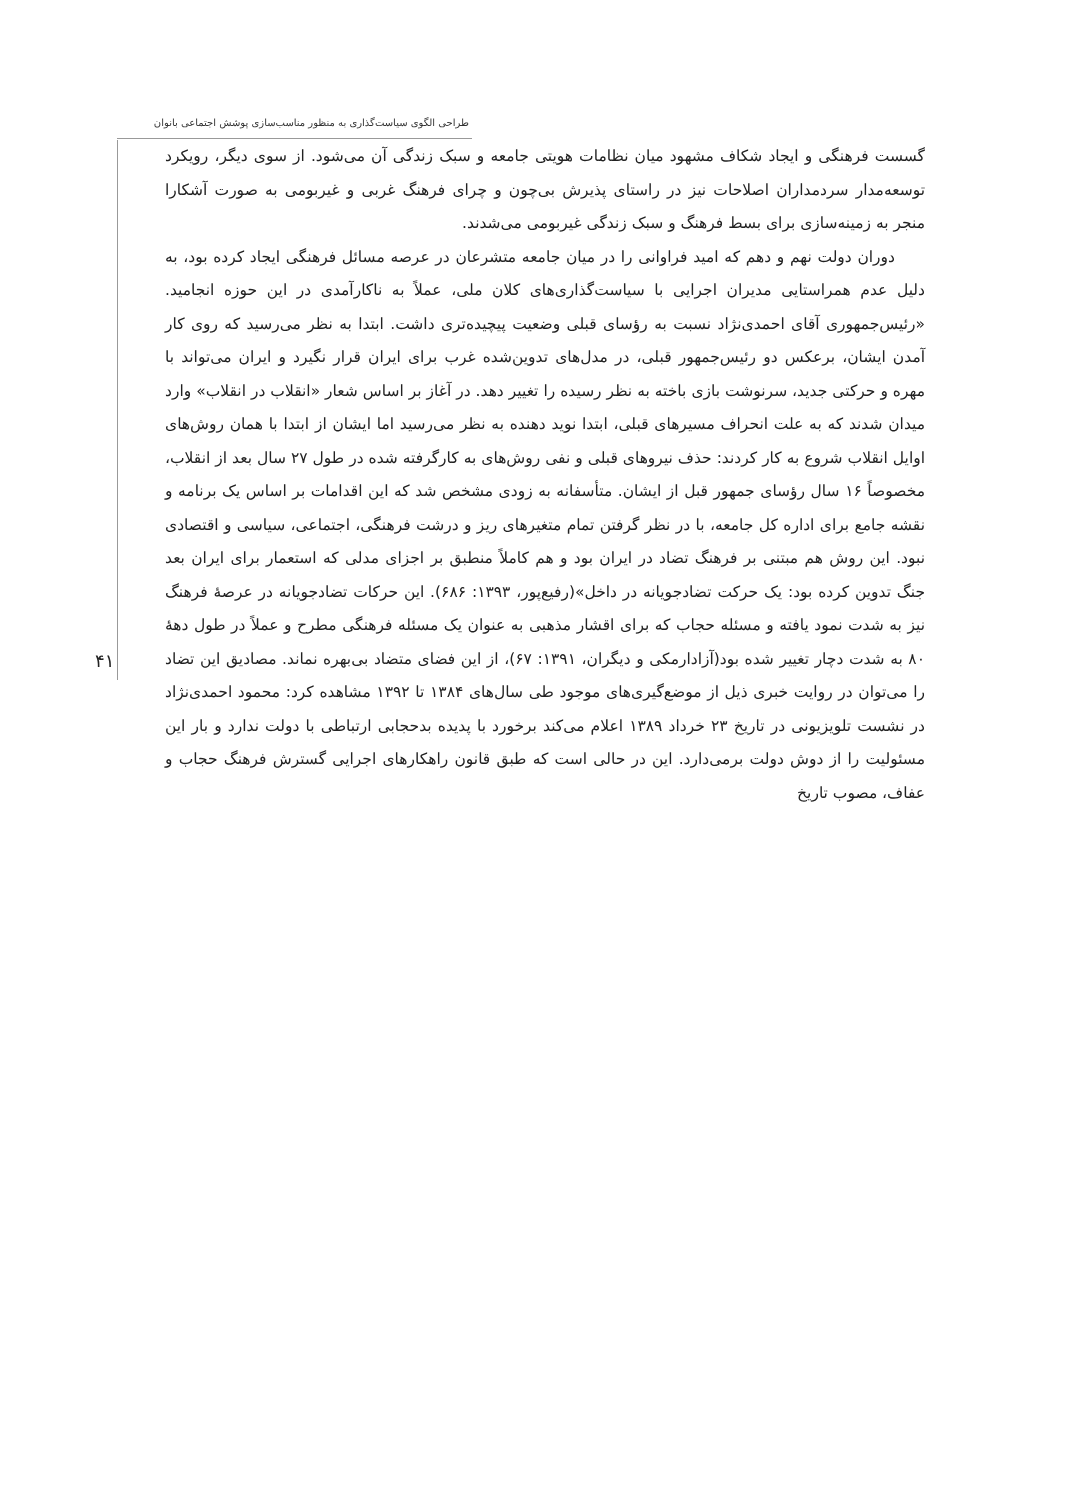طراحی الگوی سیاست‌گذاری به منظور مناسب‌سازی پوشش اجتماعی بانوان
۴۱
گسست فرهنگی و ایجاد شکاف مشهود میان نظامات هویتی جامعه و سبک زندگی آن می‌شود. از سوی دیگر، رویکرد توسعه‌مدار سردمداران اصلاحات نیز در راستای پذیرش بی‌چون و چرای فرهنگ غربی و غیربومی به صورت آشکارا منجر به زمینه‌سازی برای بسط فرهنگ و سبک زندگی غیربومی می‌شدند.
دوران دولت نهم و دهم که امید فراوانی را در میان جامعه متشرعان در عرصه مسائل فرهنگی ایجاد کرده بود، به دلیل عدم همراستایی مدیران اجرایی با سیاست‌گذاری‌های کلان ملی، عملاً به ناکارآمدی در این حوزه انجامید. «رئیس‌جمهوری آقای احمدی‌نژاد نسبت به رؤسای قبلی وضعیت پیچیده‌تری داشت. ابتدا به نظر می‌رسید که روی کار آمدن ایشان، برعکس دو رئیس‌جمهور قبلی، در مدل‌های تدوین‌شده غرب برای ایران قرار نگیرد و ایران می‌تواند با مهره و حرکتی جدید، سرنوشت بازی باخته به نظر رسیده را تغییر دهد. در آغاز بر اساس شعار «انقلاب در انقلاب» وارد میدان شدند که به علت انحراف مسیرهای قبلی، ابتدا نوید دهنده به نظر می‌رسید اما ایشان از ابتدا با همان روش‌های اوایل انقلاب شروع به کار کردند: حذف نیروهای قبلی و نفی روش‌های به کارگرفته شده در طول ۲۷ سال بعد از انقلاب، مخصوصاً ۱۶ سال رؤسای جمهور قبل از ایشان. متأسفانه به زودی مشخص شد که این اقدامات بر اساس یک برنامه و نقشه جامع برای اداره کل جامعه، با در نظر گرفتن تمام متغیرهای ریز و درشت فرهنگی، اجتماعی، سیاسی و اقتصادی نبود. این روش هم مبتنی بر فرهنگ تضاد در ایران بود و هم کاملاً منطبق بر اجزای مدلی که استعمار برای ایران بعد جنگ تدوین کرده بود: یک حرکت تضادجویانه در داخل»(رفیع‌پور، ۱۳۹۳: ۶۸۶). این حرکات تضادجویانه در عرصهٔ فرهنگ نیز به شدت نمود یافته و مسئله حجاب که برای اقشار مذهبی به عنوان یک مسئله فرهنگی مطرح و عملاً در طول دههٔ ۸۰ به شدت دچار تغییر شده بود(آزادارمکی و دیگران، ۱۳۹۱: ۶۷)، از این فضای متضاد بی‌بهره نماند. مصادیق این تضاد را می‌توان در روایت خبری ذیل از موضع‌گیری‌های موجود طی سال‌های ۱۳۸۴ تا ۱۳۹۲ مشاهده کرد: محمود احمدی‌نژاد در نشست تلویزیونی در تاریخ ۲۳ خرداد ۱۳۸۹ اعلام می‌کند برخورد با پدیده بدحجابی ارتباطی با دولت ندارد و بار این مسئولیت را از دوش دولت برمی‌دارد. این در حالی است که طبق قانون راهکارهای اجرایی گسترش فرهنگ حجاب و عفاف، مصوب تاریخ